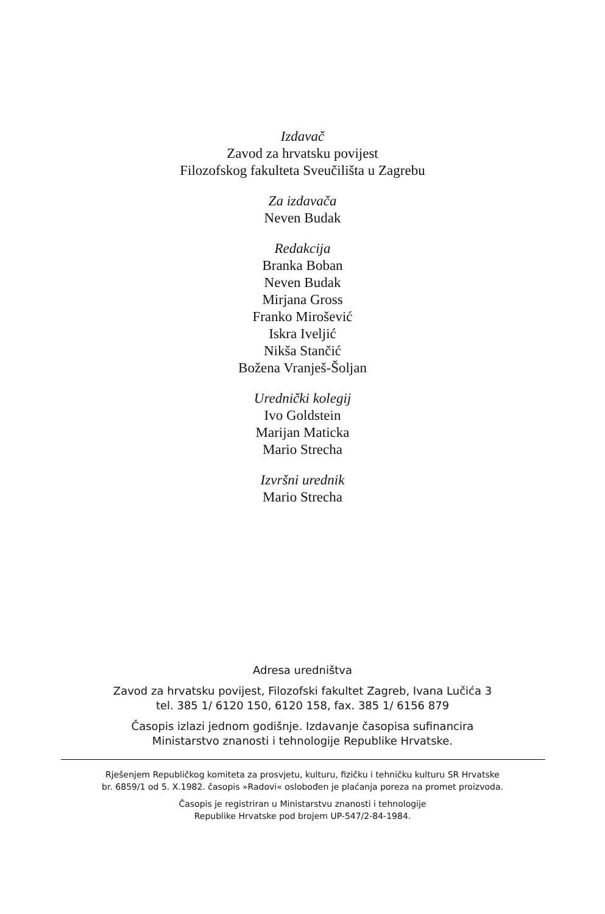Izdavač
Zavod za hrvatsku povijest
Filozofskog fakulteta Sveučilišta u Zagrebu
Za izdavača
Neven Budak
Redakcija
Branka Boban
Neven Budak
Mirjana Gross
Franko Mirošević
Iskra Iveljić
Nikša Stančić
Božena Vranješ-Šoljan
Urednički kolegij
Ivo Goldstein
Marijan Maticka
Mario Strecha
Izvršni urednik
Mario Strecha
Adresa uredništva
Zavod za hrvatsku povijest, Filozofski fakultet Zagreb, Ivana Lučića 3
tel. 385 1/ 6120 150, 6120 158, fax. 385 1/ 6156 879
Časopis izlazi jednom godišnje. Izdavanje časopisa sufinancira
Ministarstvo znanosti i tehnologije Republike Hrvatske.
Rješenjem Republičkog komiteta za prosvjetu, kulturu, fizičku i tehničku kulturu SR Hrvatske
br. 6859/1 od 5. X.1982. časopis »Radovi« oslobođen je plaćanja poreza na promet proizvoda.
Časopis je registriran u Ministarstvu znanosti i tehnologije
Republike Hrvatske pod brojem UP-547/2-84-1984.